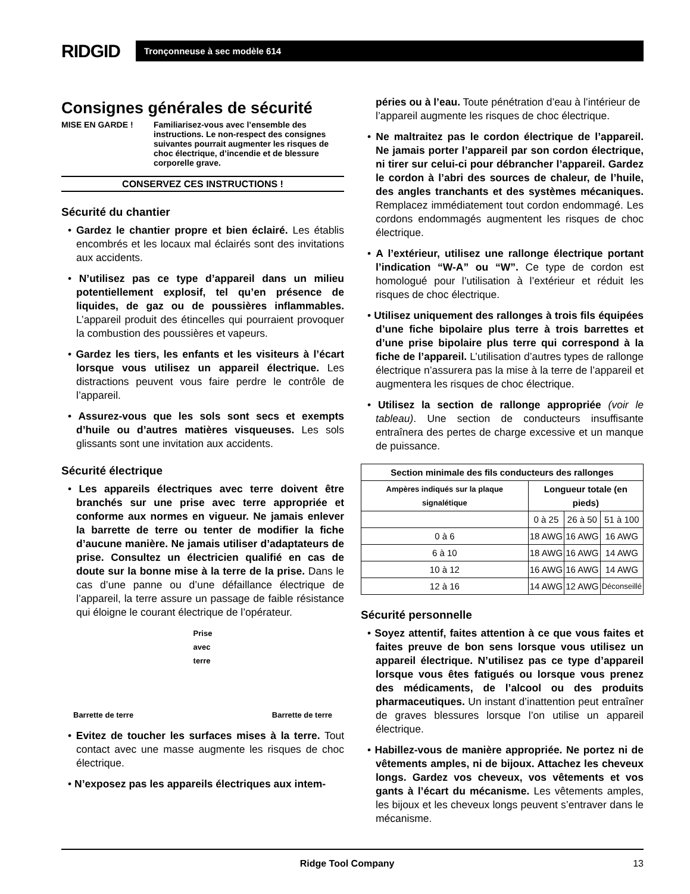RIDGID
Tronçonneuse à sec modèle 614
Consignes générales de sécurité
MISE EN GARDE ! Familiarisez-vous avec l’ensemble des instructions. Le non-respect des consignes suivantes pourrait augmenter les risques de choc électrique, d’incendie et de blessure corporelle grave.
CONSERVEZ CES INSTRUCTIONS !
Sécurité du chantier
• Gardez le chantier propre et bien éclairé. Les établis encombrés et les locaux mal éclairés sont des invitations aux accidents.
• N’utilisez pas ce type d’appareil dans un milieu potentiellement explosif, tel qu’en présence de liquides, de gaz ou de poussières inflammables. L’appareil produit des étincelles qui pourraient provoquer la combustion des poussières et vapeurs.
• Gardez les tiers, les enfants et les visiteurs à l’écart lorsque vous utilisez un appareil électrique. Les distractions peuvent vous faire perdre le contrôle de l’appareil.
• Assurez-vous que les sols sont secs et exempts d’huile ou d’autres matières visqueuses. Les sols glissants sont une invitation aux accidents.
Sécurité électrique
• Les appareils électriques avec terre doivent être branchés sur une prise avec terre appropriée et conforme aux normes en vigueur. Ne jamais enlever la barrette de terre ou tenter de modifier la fiche d’aucune manière. Ne jamais utiliser d’adaptateurs de prise. Consultez un électricien qualifié en cas de doute sur la bonne mise à la terre de la prise. Dans le cas d’une panne ou d’une défaillance électrique de l’appareil, la terre assure un passage de faible résistance qui éloigne le courant électrique de l’opérateur.
Barrette de terre Prise
avec
terre Barrette de terre
• Evitez de toucher les surfaces mises à la terre. Tout contact avec une masse augmente les risques de choc électrique.
• N’exposez pas les appareils électriques aux intem-
péries ou à l’eau. Toute pénétration d’eau à l’intérieur de l’appareil augmente les risques de choc électrique.
• Ne maltraitez pas le cordon électrique de l’appareil. Ne jamais porter l’appareil par son cordon électrique, ni tirer sur celui-ci pour débrancher l’appareil. Gardez le cordon à l’abri des sources de chaleur, de l’huile, des angles tranchants et des systèmes mécaniques. Remplacez immédiatement tout cordon endommagé. Les cordons endommagés augmentent les risques de choc électrique.
• A l’extérieur, utilisez une rallonge électrique portant l’indication “W-A” ou “W”. Ce type de cordon est homologué pour l’utilisation à l’extérieur et réduit les risques de choc électrique.
• Utilisez uniquement des rallonges à trois fils équipées d’une fiche bipolaire plus terre à trois barrettes et d’une prise bipolaire plus terre qui correspond à la fiche de l’appareil. L’utilisation d’autres types de rallonge électrique n’assurera pas la mise à la terre de l’appareil et augmentera les risques de choc électrique.
• Utilisez la section de rallonge appropriée (voir le tableau). Une section de conducteurs insuffisante entraînera des pertes de charge excessive et un manque de puissance.
| Section minimale des fils conducteurs des rallonges | | | |
| --- | --- | --- | --- |
| Ampères indiqués sur la plaque signalétique | Longueur totale (en pieds) | | |
| | 0 à 25 | 26 à 50 | 51 à 100 |
| 0 à 6 | 18 AWG | 16 AWG | 16 AWG |
| 6 à 10 | 18 AWG | 16 AWG | 14 AWG |
| 10 à 12 | 16 AWG | 16 AWG | 14 AWG |
| 12 à 16 | 14 AWG | 12 AWG | Déconseillé |
Sécurité personnelle
• Soyez attentif, faites attention à ce que vous faites et faites preuve de bon sens lorsque vous utilisez un appareil électrique. N’utilisez pas ce type d’appareil lorsque vous êtes fatigués ou lorsque vous prenez des médicaments, de l’alcool ou des produits pharmaceutiques. Un instant d’inattention peut entraîner de graves blessures lorsque l’on utilise un appareil électrique.
• Habillez-vous de manière appropriée. Ne portez ni de vêtements amples, ni de bijoux. Attachez les cheveux longs. Gardez vos cheveux, vos vêtements et vos gants à l’écart du mécanisme. Les vêtements amples, les bijoux et les cheveux longs peuvent s’entraver dans le mécanisme.
Ridge Tool Company 13